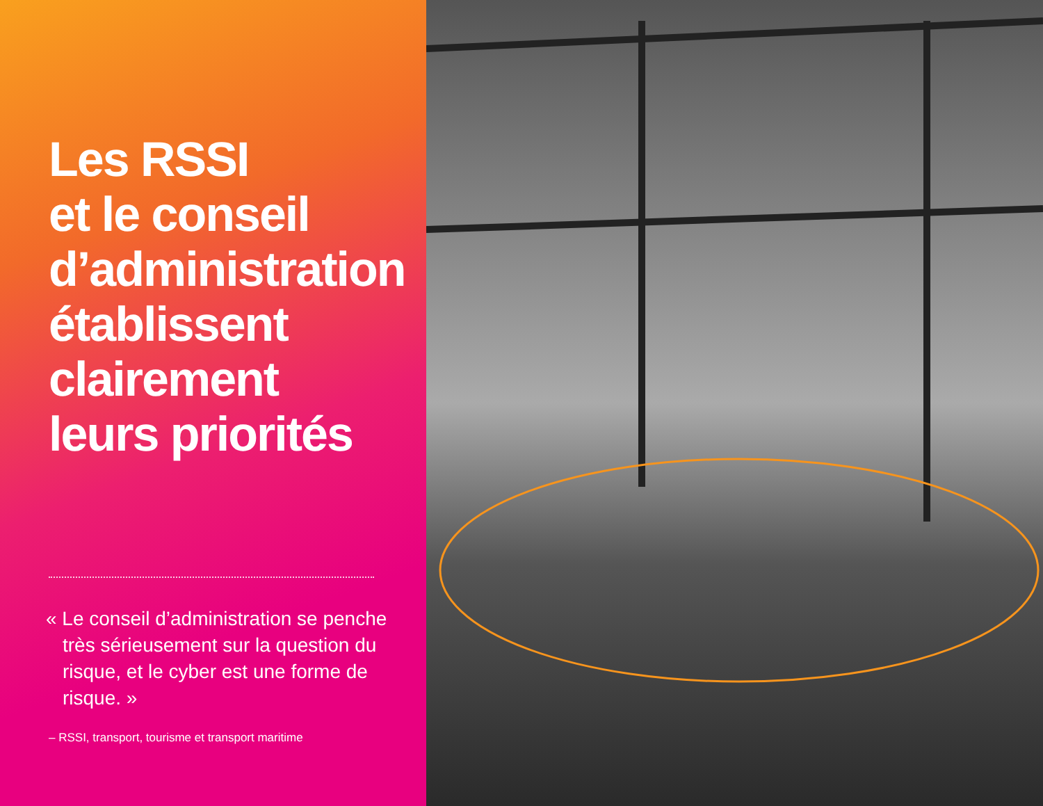Les RSSI
et le conseil
d’administration
établissent
clairement
leurs priorités
« Le conseil d’administration se penche très sérieusement sur la question du risque, et le cyber est une forme de risque. »
– RSSI, transport, tourisme et transport maritime